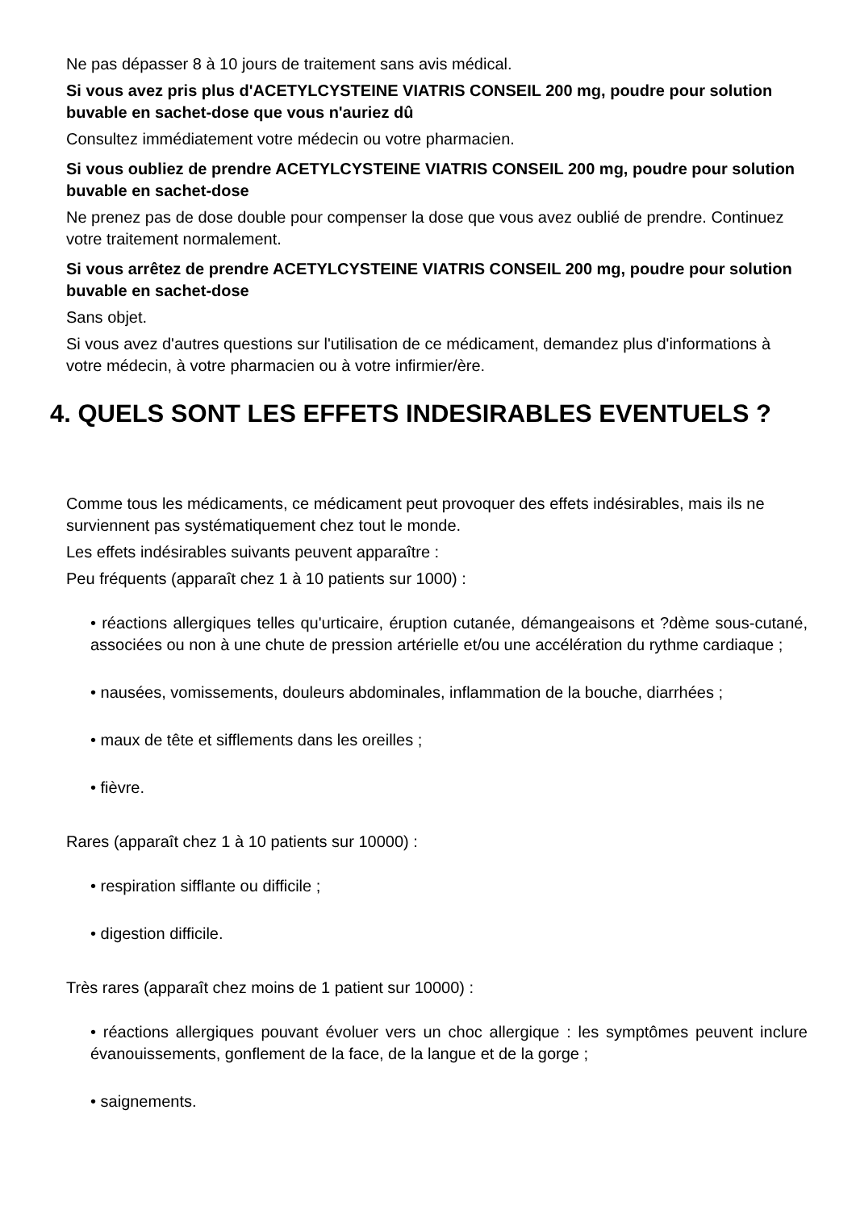Ne pas dépasser 8 à 10 jours de traitement sans avis médical.
Si vous avez pris plus d'ACETYLCYSTEINE VIATRIS CONSEIL 200 mg, poudre pour solution buvable en sachet-dose que vous n'auriez dû
Consultez immédiatement votre médecin ou votre pharmacien.
Si vous oubliez de prendre ACETYLCYSTEINE VIATRIS CONSEIL 200 mg, poudre pour solution buvable en sachet-dose
Ne prenez pas de dose double pour compenser la dose que vous avez oublié de prendre. Continuez votre traitement normalement.
Si vous arrêtez de prendre ACETYLCYSTEINE VIATRIS CONSEIL 200 mg, poudre pour solution buvable en sachet-dose
Sans objet.
Si vous avez d'autres questions sur l'utilisation de ce médicament, demandez plus d'informations à votre médecin, à votre pharmacien ou à votre infirmier/ère.
4. QUELS SONT LES EFFETS INDESIRABLES EVENTUELS ?
Comme tous les médicaments, ce médicament peut provoquer des effets indésirables, mais ils ne surviennent pas systématiquement chez tout le monde.
Les effets indésirables suivants peuvent apparaître :
Peu fréquents (apparaît chez 1 à 10 patients sur 1000) :
• réactions allergiques telles qu'urticaire, éruption cutanée, démangeaisons et ?dème sous-cutané, associées ou non à une chute de pression artérielle et/ou une accélération du rythme cardiaque ;
• nausées, vomissements, douleurs abdominales, inflammation de la bouche, diarrhées ;
• maux de tête et sifflements dans les oreilles ;
• fièvre.
Rares (apparaît chez 1 à 10 patients sur 10000) :
• respiration sifflante ou difficile ;
• digestion difficile.
Très rares (apparaît chez moins de 1 patient sur 10000) :
• réactions allergiques pouvant évoluer vers un choc allergique : les symptômes peuvent inclure évanouissements, gonflement de la face, de la langue et de la gorge ;
• saignements.